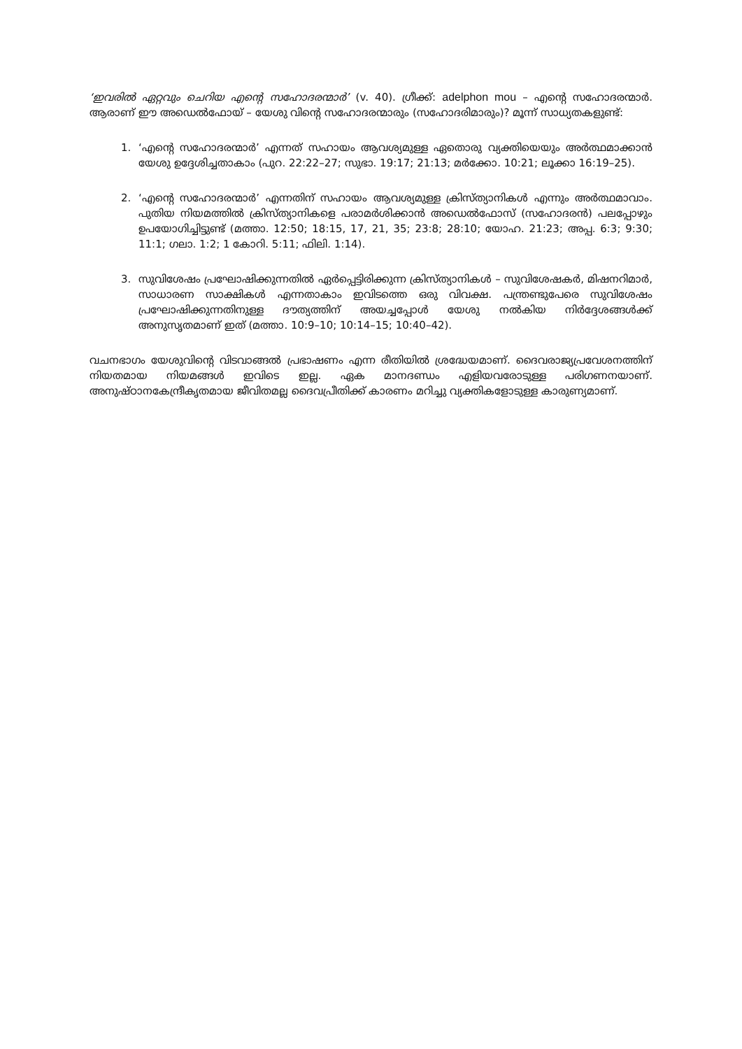‘ഇവരിൽ ഏറ്റവും ചെറിയ എന്റെ സഹോദരന്മാർ’ (v. 40). ഗ്രീക്ക്: adelphon mou – എന്റെ സഹോദരന്മാർ. ആരാണ് ഈ അഡെൽഫോയ് – യേശു വിന്റെ സഹോദരന്മാരും (സഹോദരിമാരും)? മൂന്ന് സാധ്യതകളുണ്ട്:
1. ‘എന്റെ സഹോദരന്മാർ’ എന്നത് സഹായം ആവശ്യമുള്ള ഏതൊരു വ്യക്തിയെയും അർത്ഥമാക്കാൻ യേശു ഉദ്ദേശിച്ചതാകാം (പുറ. 22:22–27; സുഭാ. 19:17; 21:13; മർക്കോ. 10:21; ലൂക്കാ 16:19–25).
2. ‘എന്റെ സഹോദരന്മാർ’ എന്നതിന് സഹായം ആവശ്യമുള്ള ക്രിസ്ത്യാനികൾ എന്നും അർത്ഥമാവാം. പുതിയ നിയമത്തിൽ ക്രിസ്ത്യാനികളെ പരാമർശിക്കാൻ അഡെൽഫോസ് (സഹോദരൻ) പലപ്പോഴും ഉപയോഗിച്ചിട്ടുണ്ട് (മത്താ. 12:50; 18:15, 17, 21, 35; 23:8; 28:10; യോഹ. 21:23; അപ്പ. 6:3; 9:30; 11:1; ഗലാ. 1:2; 1 കോറി. 5:11; ഫിലി. 1:14).
3. സുവിശേഷം പ്രഘോഷിക്കുന്നതിൽ ഏർപ്പെട്ടിരിക്കുന്ന ക്രിസ്ത്യാനികൾ – സുവിശേഷകർ, മിഷനറിമാർ, സാധാരണ സാക്ഷികൾ എന്നതാകാം ഇവിടത്തെ ഒരു വിവക്ഷ. പന്ത്രണ്ടുപേരെ സുവിശേഷം പ്രഘോഷിക്കുന്നതിനുള്ള ദൗത്യത്തിന് അയച്ചപ്പോൾ യേശു നൽകിയ നിർദ്ദേശങ്ങൾക്ക് അനുസൃതമാണ് ഇത് (മത്താ. 10:9–10; 10:14–15; 10:40–42).
വചനഭാഗം യേശുവിന്റെ വിടവാങ്ങൽ പ്രഭാഷണം എന്ന രീതിയിൽ ശ്രദ്ധേയമാണ്. ദൈവരാജ്യപ്രവേശനത്തിന് നിയതമായ നിയമങ്ങൾ ഇവിടെ ഇല്ല. ഏക മാനദണ്ഡം എളിയവരോടുള്ള പരിഗണനയാണ്. അനുഷ്ഠാനകേന്ദ്രീകൃതമായ ജീവിതമല്ല ദൈവപ്രീതിക്ക് കാരണം മറിച്ചു വ്യക്തികളോടുള്ള കാരുണ്യമാണ്.